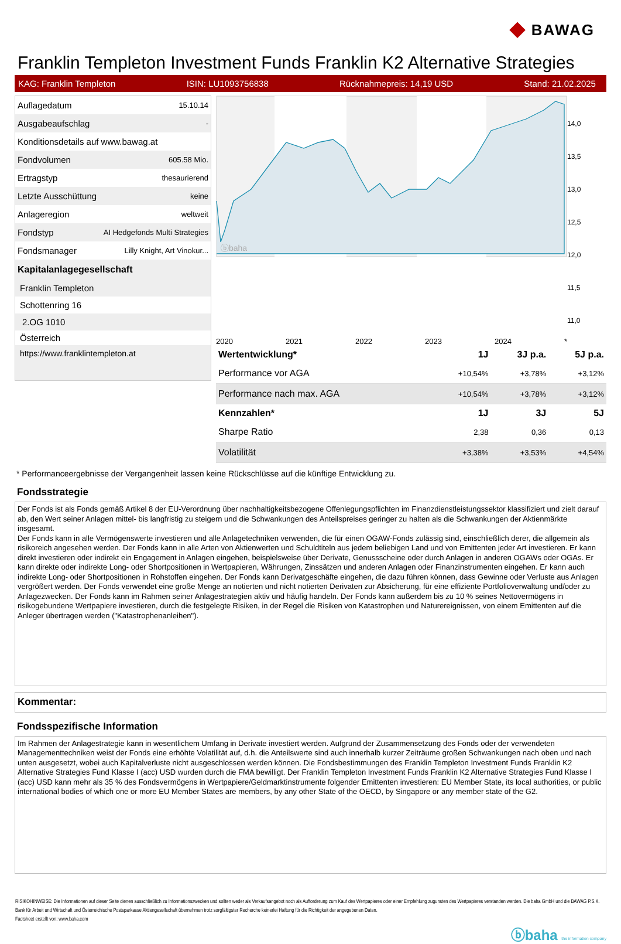◆ BAWAG
Franklin Templeton Investment Funds Franklin K2 Alternative Strategies
KAG: Franklin Templeton ISIN: LU1093756838 Rücknahmepreis: 14,19 USD Stand: 21.02.2025
| Auflagedatum | 15.10.14 |
| Ausgabeaufschlag | - |
| Konditionsdetails auf www.bawag.at | |
| Fondvolumen | 605.58 Mio. |
| Ertragstyp | thesaurierend |
| Letzte Ausschüttung | keine |
| Anlageregion | weltweit |
| Fondstyp | AI Hedgefonds Multi Strategies |
| Fondsmanager | Lilly Knight, Art Vinokur... |
Kapitalanlagegesellschaft
Franklin Templeton
Schottenring 16
2.OG 1010
Österreich
https://www.franklintempleton.at
ⓑbaha
14,0
13,5
13,0
12,5
12,0
11,5
11,0
2020 2021 2022 2023 2024 *
| Wertentwicklung* | 1J | 3J p.a. | 5J p.a. |
| --- | --- | --- | --- |
| Performance vor AGA | +10,54% | +3,78% | +3,12% |
| Performance nach max. AGA | +10,54% | +3,78% | +3,12% |
| Kennzahlen* | 1J | 3J | 5J |
| Sharpe Ratio | 2,38 | 0,36 | 0,13 |
| Volatilität | +3,38% | +3,53% | +4,54% |
* Performanceergebnisse der Vergangenheit lassen keine Rückschlüsse auf die künftige Entwicklung zu.
Fondsstrategie
Der Fonds ist als Fonds gemäß Artikel 8 der EU-Verordnung über nachhaltigkeitsbezogene Offenlegungspflichten im Finanzdienstleistungssektor klassifiziert und zielt darauf ab, den Wert seiner Anlagen mittel- bis langfristig zu steigern und die Schwankungen des Anteilspreises geringer zu halten als die Schwankungen der Aktienmärkte insgesamt.
Der Fonds kann in alle Vermögenswerte investieren und alle Anlagetechniken verwenden, die für einen OGAW-Fonds zulässig sind, einschließlich derer, die allgemein als risikoreich angesehen werden. Der Fonds kann in alle Arten von Aktienwerten und Schuldtiteln aus jedem beliebigen Land und von Emittenten jeder Art investieren. Er kann direkt investieren oder indirekt ein Engagement in Anlagen eingehen, beispielsweise über Derivate, Genussscheine oder durch Anlagen in anderen OGAWs oder OGAs. Er kann direkte oder indirekte Long- oder Shortpositionen in Wertpapieren, Währungen, Zinssätzen und anderen Anlagen oder Finanzinstrumenten eingehen. Er kann auch indirekte Long- oder Shortpositionen in Rohstoffen eingehen. Der Fonds kann Derivatgeschäfte eingehen, die dazu führen können, dass Gewinne oder Verluste aus Anlagen vergrößert werden. Der Fonds verwendet eine große Menge an notierten und nicht notierten Derivaten zur Absicherung, für eine effiziente Portfolioverwaltung und/oder zu Anlagezwecken. Der Fonds kann im Rahmen seiner Anlagestrategien aktiv und häufig handeln. Der Fonds kann außerdem bis zu 10 % seines Nettovermögens in risikogebundene Wertpapiere investieren, durch die festgelegte Risiken, in der Regel die Risiken von Katastrophen und Naturereignissen, von einem Emittenten auf die Anleger übertragen werden ("Katastrophenanleihen").
Kommentar:
Fondsspezifische Information
Im Rahmen der Anlagestrategie kann in wesentlichem Umfang in Derivate investiert werden. Aufgrund der Zusammensetzung des Fonds oder der verwendeten Managementtechniken weist der Fonds eine erhöhte Volatilität auf, d.h. die Anteilswerte sind auch innerhalb kurzer Zeiträume großen Schwankungen nach oben und nach unten ausgesetzt, wobei auch Kapitalverluste nicht ausgeschlossen werden können. Die Fondsbestimmungen des Franklin Templeton Investment Funds Franklin K2 Alternative Strategies Fund Klasse I (acc) USD wurden durch die FMA bewilligt. Der Franklin Templeton Investment Funds Franklin K2 Alternative Strategies Fund Klasse I (acc) USD kann mehr als 35 % des Fondsvermögens in Wertpapiere/Geldmarktinstrumente folgender Emittenten investieren: EU Member State, its local authorities, or public international bodies of which one or more EU Member States are members, by any other State of the OECD, by Singapore or any member state of the G2.
RISIKOHINWEISE: Die Informationen auf dieser Seite dienen ausschließlich zu Informationszwecken und sollten weder als Verkaufsangebot noch als Aufforderung zum Kauf des Wertpapieres oder einer Empfehlung zugunsten des Wertpapieres verstanden werden. Die baha GmbH und die BAWAG P.S.K. Bank für Arbeit und Wirtschaft und Österreichische Postsparkasse Aktiengesellschaft übernehmen trotz sorgfältigster Recherche keinerlei Haftung für die Richtigkeit der angegebenen Daten.
Factsheet erstellt von: www.baha.com
ⓑbaha the information company